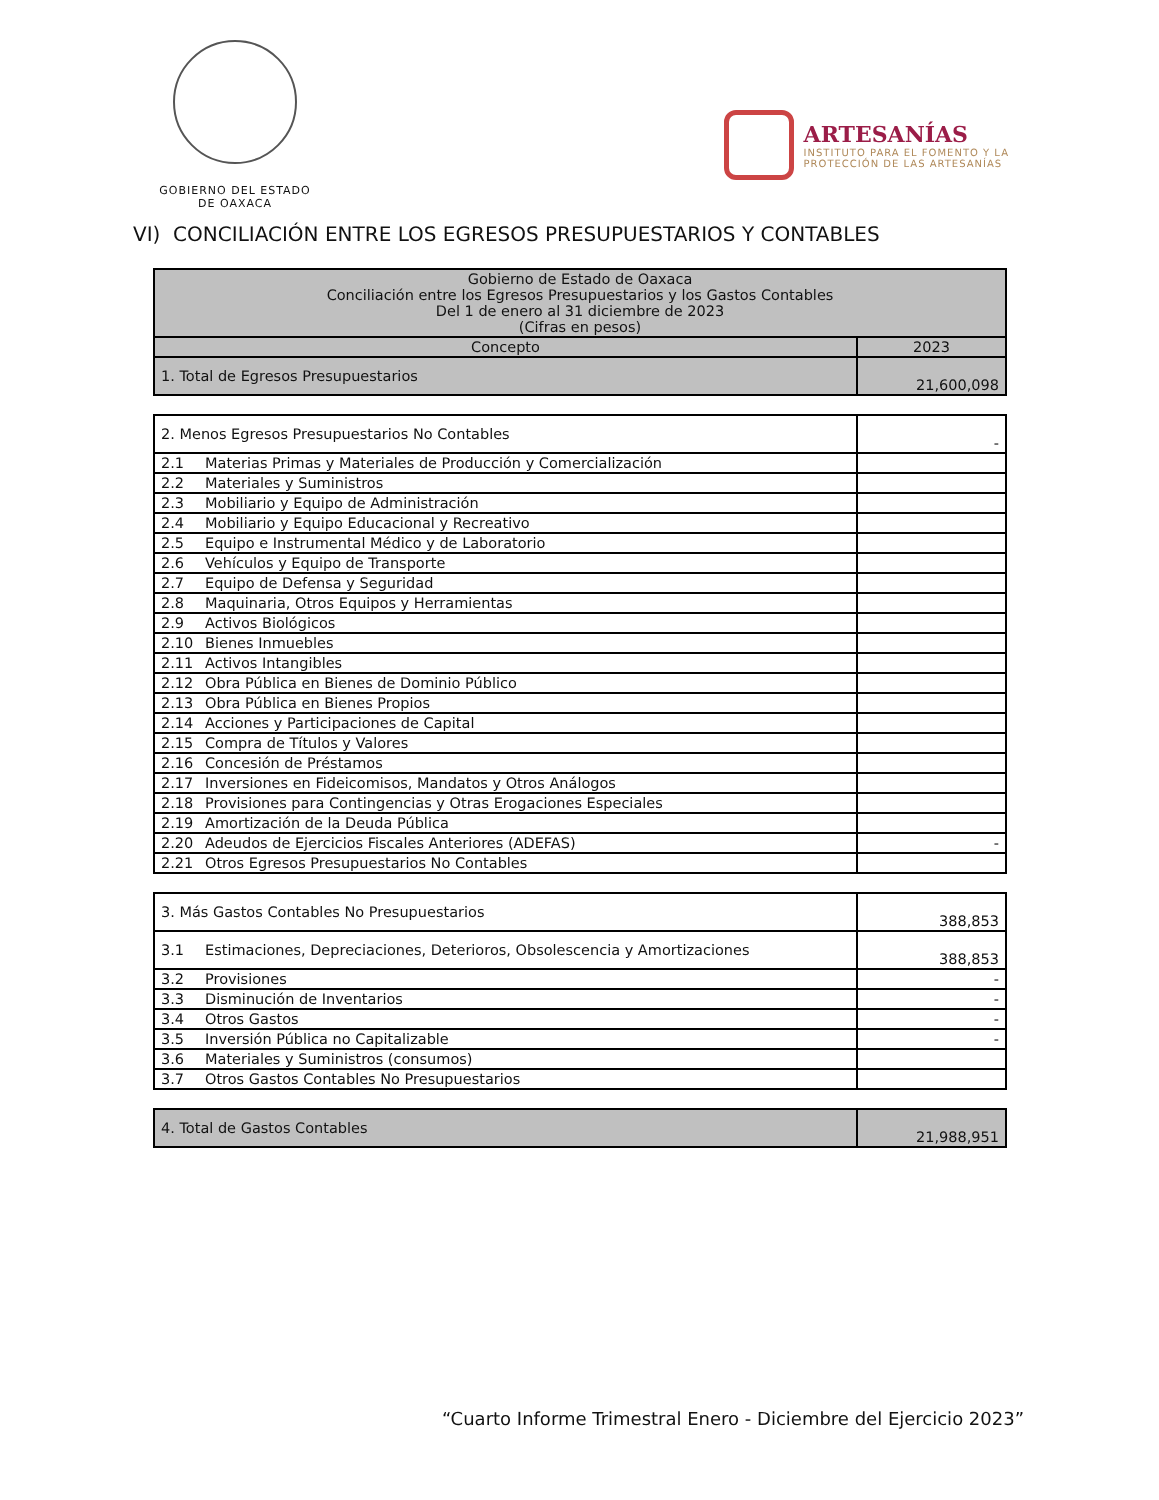GOBIERNO DEL ESTADO
DE OAXACA
ARTESANÍAS
INSTITUTO PARA EL FOMENTO Y LA
PROTECCIÓN DE LAS ARTESANÍAS
VI) CONCILIACIÓN ENTRE LOS EGRESOS PRESUPUESTARIOS Y CONTABLES
| Gobierno de Estado de Oaxaca Conciliación entre los Egresos Presupuestarios y los Gastos Contables Del 1 de enero al 31 diciembre de 2023 (Cifras en pesos) | |
| --- | --- |
| Concepto | 2023 |
| 1. Total de Egresos Presupuestarios | 21,600,098 |
| 2. Menos Egresos Presupuestarios No Contables | - |
| 2.1 Materias Primas y Materiales de Producción y Comercialización | |
| 2.2 Materiales y Suministros | |
| 2.3 Mobiliario y Equipo de Administración | |
| 2.4 Mobiliario y Equipo Educacional y Recreativo | |
| 2.5 Equipo e Instrumental Médico y de Laboratorio | |
| 2.6 Vehículos y Equipo de Transporte | |
| 2.7 Equipo de Defensa y Seguridad | |
| 2.8 Maquinaria, Otros Equipos y Herramientas | |
| 2.9 Activos Biológicos | |
| 2.10 Bienes Inmuebles | |
| 2.11 Activos Intangibles | |
| 2.12 Obra Pública en Bienes de Dominio Público | |
| 2.13 Obra Pública en Bienes Propios | |
| 2.14 Acciones y Participaciones de Capital | |
| 2.15 Compra de Títulos y Valores | |
| 2.16 Concesión de Préstamos | |
| 2.17 Inversiones en Fideicomisos, Mandatos y Otros Análogos | |
| 2.18 Provisiones para Contingencias y Otras Erogaciones Especiales | |
| 2.19 Amortización de la Deuda Pública | |
| 2.20 Adeudos de Ejercicios Fiscales Anteriores (ADEFAS) | - |
| 2.21 Otros Egresos Presupuestarios No Contables | |
| 3. Más Gastos Contables No Presupuestarios | 388,853 |
| 3.1 Estimaciones, Depreciaciones, Deterioros, Obsolescencia y Amortizaciones | 388,853 |
| 3.2 Provisiones | - |
| 3.3 Disminución de Inventarios | - |
| 3.4 Otros Gastos | - |
| 3.5 Inversión Pública no Capitalizable | - |
| 3.6 Materiales y Suministros (consumos) | |
| 3.7 Otros Gastos Contables No Presupuestarios | |
| 4. Total de Gastos Contables | 21,988,951 |
“Cuarto Informe Trimestral Enero - Diciembre del Ejercicio 2023”